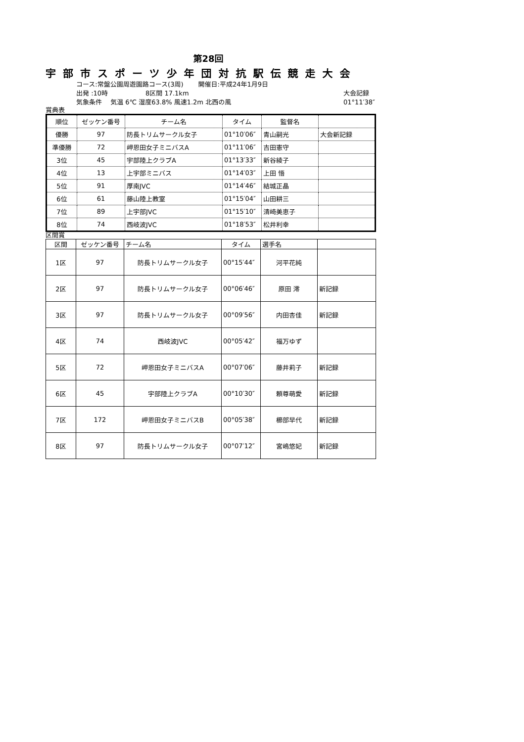第28回
宇部市スポーツ少年団対抗駅伝競走大会
コース:常盤公園周遊園路コース(3周) 開催日:平成24年1月9日
出発 :10時 8区間 17.1km 大会記録
気象条件 　気温 6℃ 湿度63.8% 風速1.2m 北西の風 01°11′38″
賞典表
| 順位 | ゼッケン番号 | チーム名 | タイム | 監督名 | |
| --- | --- | --- | --- | --- | --- |
| 優勝 | 97 | 防長トリムサークル女子 | 01°10′06″ | 青山嗣光 | 大会新記録 |
| 準優勝 | 72 | 岬恩田女子ミニバスA | 01°11′06″ | 吉田憲守 | |
| 3位 | 45 | 宇部陸上クラブA | 01°13′33″ | 新谷綾子 | |
| 4位 | 13 | 上宇部ミニバス | 01°14′03″ | 上田 悟 | |
| 5位 | 91 | 厚南JVC | 01°14′46″ | 結城正晶 | |
| 6位 | 61 | 藤山陸上教室 | 01°15′04″ | 山田耕三 | |
| 7位 | 89 | 上宇部JVC | 01°15′10″ | 清崎美恵子 | |
| 8位 | 74 | 西岐波JVC | 01°18′53″ | 松井利幸 | |
区間賞
| 区間 | ゼッケン番号 | チーム名 | タイム | 選手名 | |
| --- | --- | --- | --- | --- | --- |
| 1区 | 97 | 防長トリムサークル女子 | 00°15′44″ | 河平花純 | |
| 2区 | 97 | 防長トリムサークル女子 | 00°06′46″ | 原田 澪 | 新記録 |
| 3区 | 97 | 防長トリムサークル女子 | 00°09′56″ | 内田杏佳 | 新記録 |
| 4区 | 74 | 西岐波JVC | 00°05′42″ | 福万ゆず | |
| 5区 | 72 | 岬恩田女子ミニバスA | 00°07′06″ | 藤井莉子 | 新記録 |
| 6区 | 45 | 宇部陸上クラブA | 00°10′30″ | 頼尊萌愛 | 新記録 |
| 7区 | 172 | 岬恩田女子ミニバスB | 00°05′38″ | 櫛部早代 | 新記録 |
| 8区 | 97 | 防長トリムサークル女子 | 00°07′12″ | 宮嶋悠妃 | 新記録 |